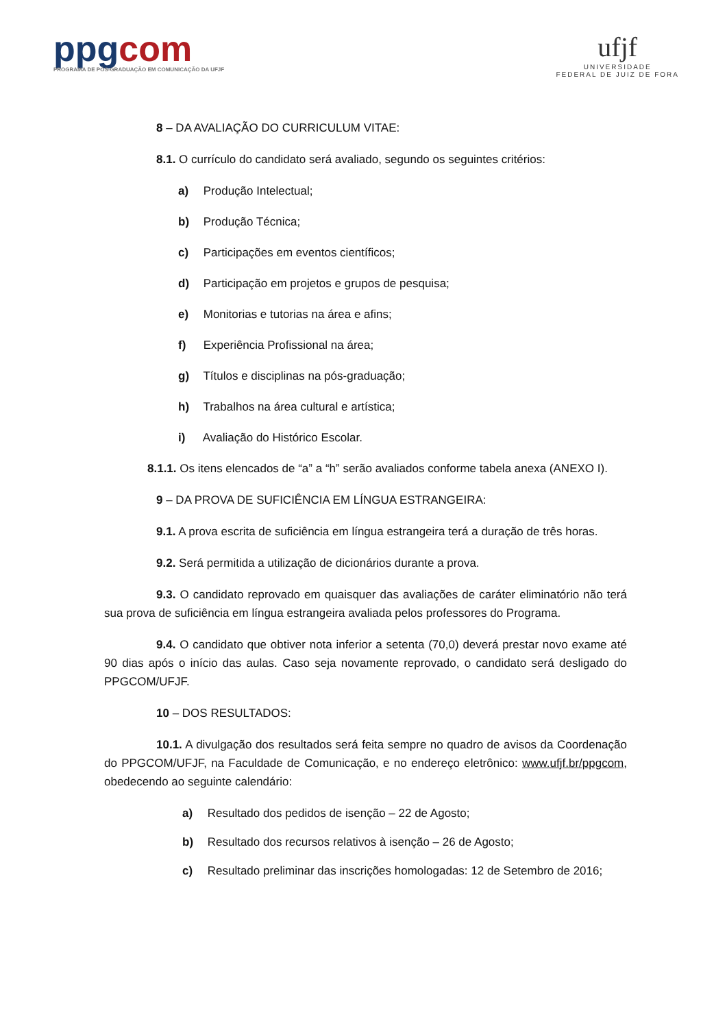ppgcom
PROGRAMA DE PÓS-GRADUAÇÃO EM COMUNICAÇÃO DA UFJF
ufjf
UNIVERSIDADE
FEDERAL DE JUIZ DE FORA
8 – DA AVALIAÇÃO DO CURRICULUM VITAE:
8.1. O currículo do candidato será avaliado, segundo os seguintes critérios:
a) Produção Intelectual;
b) Produção Técnica;
c) Participações em eventos científicos;
d) Participação em projetos e grupos de pesquisa;
e) Monitorias e tutorias na área e afins;
f) Experiência Profissional na área;
g) Títulos e disciplinas na pós-graduação;
h) Trabalhos na área cultural e artística;
i) Avaliação do Histórico Escolar.
8.1.1. Os itens elencados de “a” a “h” serão avaliados conforme tabela anexa (ANEXO I).
9 – DA PROVA DE SUFICIÊNCIA EM LÍNGUA ESTRANGEIRA:
9.1. A prova escrita de suficiência em língua estrangeira terá a duração de três horas.
9.2. Será permitida a utilização de dicionários durante a prova.
9.3. O candidato reprovado em quaisquer das avaliações de caráter eliminatório não terá sua prova de suficiência em língua estrangeira avaliada pelos professores do Programa.
9.4. O candidato que obtiver nota inferior a setenta (70,0) deverá prestar novo exame até 90 dias após o início das aulas. Caso seja novamente reprovado, o candidato será desligado do PPGCOM/UFJF.
10 – DOS RESULTADOS:
10.1. A divulgação dos resultados será feita sempre no quadro de avisos da Coordenação do PPGCOM/UFJF, na Faculdade de Comunicação, e no endereço eletrônico: www.ufjf.br/ppgcom, obedecendo ao seguinte calendário:
a) Resultado dos pedidos de isenção – 22 de Agosto;
b) Resultado dos recursos relativos à isenção – 26 de Agosto;
c) Resultado preliminar das inscrições homologadas: 12 de Setembro de 2016;